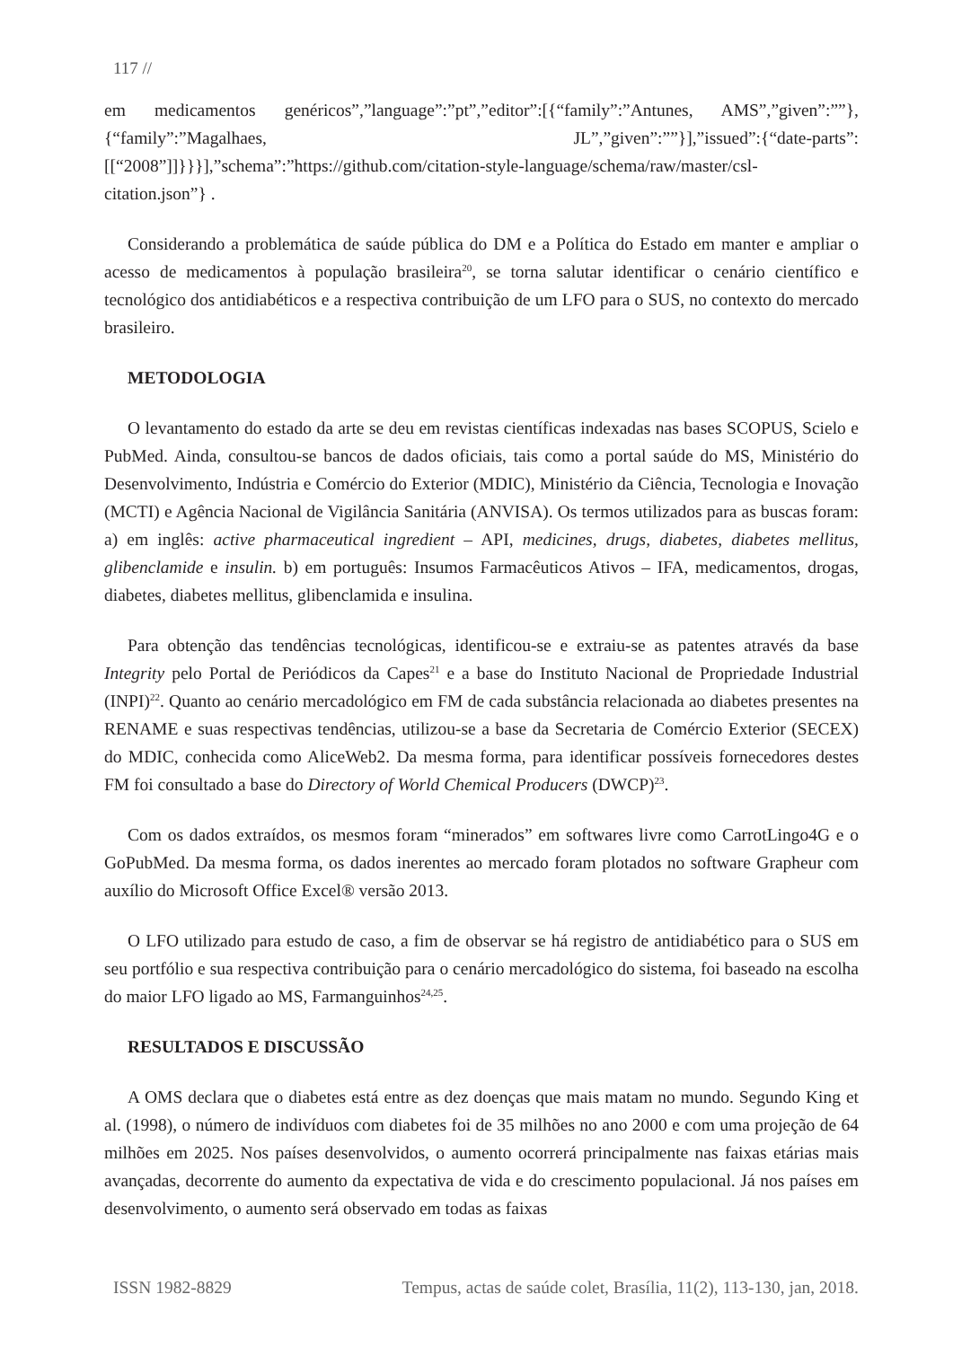117 //
em medicamentos genéricos”,”language”:”pt”,”editor”:[{“family”:”Antunes, AMS”,”given”:””},{“family”:”Magalhaes, JL”,”given”:””}],”issued”:{“date-parts”:[[“2008”]]}}}],”schema”:”https://github.com/citation-style-language/schema/raw/master/csl-citation.json”} .
Considerando a problemática de saúde pública do DM e a Política do Estado em manter e ampliar o acesso de medicamentos à população brasileira<sup>20</sup>, se torna salutar identificar o cenário científico e tecnológico dos antidiabéticos e a respectiva contribuição de um LFO para o SUS, no contexto do mercado brasileiro.
METODOLOGIA
O levantamento do estado da arte se deu em revistas científicas indexadas nas bases SCOPUS, Scielo e PubMed. Ainda, consultou-se bancos de dados oficiais, tais como a portal saúde do MS, Ministério do Desenvolvimento, Indústria e Comércio do Exterior (MDIC), Ministério da Ciência, Tecnologia e Inovação (MCTI) e Agência Nacional de Vigilância Sanitária (ANVISA). Os termos utilizados para as buscas foram: a) em inglês: active pharmaceutical ingredient – API, medicines, drugs, diabetes, diabetes mellitus, glibenclamide e insulin. b) em português: Insumos Farmacêuticos Ativos – IFA, medicamentos, drogas, diabetes, diabetes mellitus, glibenclamida e insulina.
Para obtenção das tendências tecnológicas, identificou-se e extraiu-se as patentes através da base Integrity pelo Portal de Periódicos da Capes<sup>21</sup> e a base do Instituto Nacional de Propriedade Industrial (INPI)<sup>22</sup>. Quanto ao cenário mercadológico em FM de cada substância relacionada ao diabetes presentes na RENAME e suas respectivas tendências, utilizou-se a base da Secretaria de Comércio Exterior (SECEX) do MDIC, conhecida como AliceWeb2. Da mesma forma, para identificar possíveis fornecedores destes FM foi consultado a base do Directory of World Chemical Producers (DWCP)<sup>23</sup>.
Com os dados extraídos, os mesmos foram “minerados” em softwares livre como CarrotLingo4G e o GoPubMed. Da mesma forma, os dados inerentes ao mercado foram plotados no software Grapheur com auxílio do Microsoft Office Excel® versão 2013.
O LFO utilizado para estudo de caso, a fim de observar se há registro de antidiabético para o SUS em seu portfólio e sua respectiva contribuição para o cenário mercadológico do sistema, foi baseado na escolha do maior LFO ligado ao MS, Farmanguinhos<sup>24,25</sup>.
RESULTADOS E DISCUSSÃO
A OMS declara que o diabetes está entre as dez doenças que mais matam no mundo. Segundo King et al. (1998), o número de indivíduos com diabetes foi de 35 milhões no ano 2000 e com uma projeção de 64 milhões em 2025. Nos países desenvolvidos, o aumento ocorrerá principalmente nas faixas etárias mais avançadas, decorrente do aumento da expectativa de vida e do crescimento populacional. Já nos países em desenvolvimento, o aumento será observado em todas as faixas
ISSN 1982-8829 Tempus, actas de saúde colet, Brasília, 11(2), 113-130, jan, 2018.